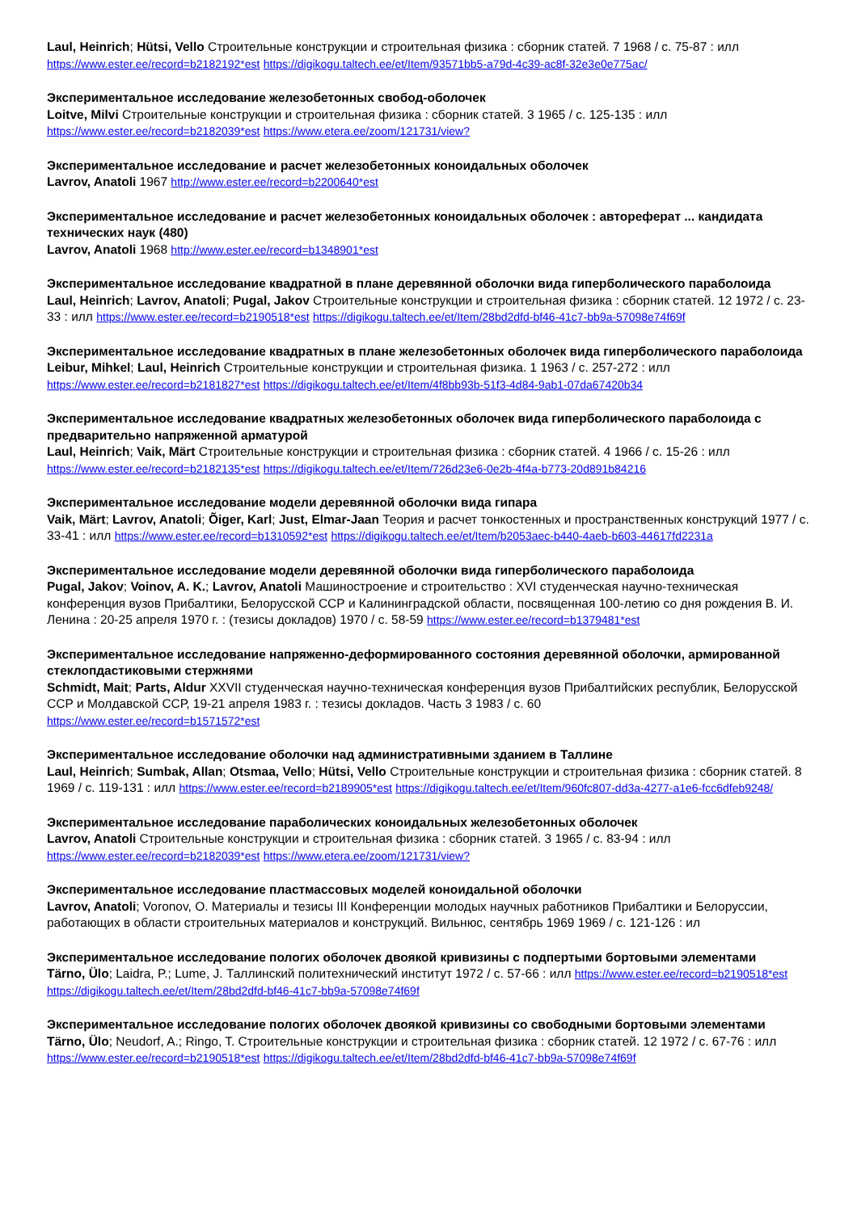Laul, Heinrich; Hütsi, Vello Строительные конструкции и строительная физика : сборник статей. 7 1968 / с. 75-87 : илл
https://www.ester.ee/record=b2182192*est https://digikogu.taltech.ee/et/Item/93571bb5-a79d-4c39-ac8f-32e3e0e775ac/
Экспериментальное исследование железобетонных свобод-оболочек
Loitve, Milvi Строительные конструкции и строительная физика : сборник статей. 3 1965 / с. 125-135 : илл
https://www.ester.ee/record=b2182039*est https://www.etera.ee/zoom/121731/view?
Экспериментальное исследование и расчет железобетонных коноидальных оболочек
Lavrov, Anatoli 1967 http://www.ester.ee/record=b2200640*est
Экспериментальное исследование и расчет железобетонных коноидальных оболочек : автореферат ... кандидата технических наук (480)
Lavrov, Anatoli 1968 http://www.ester.ee/record=b1348901*est
Экспериментальное исследование квадратной в плане деревянной оболочки вида гиперболического параболоида
Laul, Heinrich; Lavrov, Anatoli; Pugal, Jakov Строительные конструкции и строительная физика : сборник статей. 12 1972 / с. 23-33 : илл https://www.ester.ee/record=b2190518*est https://digikogu.taltech.ee/et/Item/28bd2dfd-bf46-41c7-bb9a-57098e74f69f
Экспериментальное исследование квадратных в плане железобетонных оболочек вида гиперболического параболоида
Leibur, Mihkel; Laul, Heinrich Строительные конструкции и строительная физика. 1 1963 / с. 257-272 : илл
https://www.ester.ee/record=b2181827*est https://digikogu.taltech.ee/et/Item/4f8bb93b-51f3-4d84-9ab1-07da67420b34
Экспериментальное исследование квадратных железобетонных оболочек вида гиперболического параболоида с предварительно напряженной арматурой
Laul, Heinrich; Vaik, Märt Строительные конструкции и строительная физика : сборник статей. 4 1966 / с. 15-26 : илл
https://www.ester.ee/record=b2182135*est https://digikogu.taltech.ee/et/Item/726d23e6-0e2b-4f4a-b773-20d891b84216
Экспериментальное исследование модели деревянной оболочки вида гипара
Vaik, Märt; Lavrov, Anatoli; Õiger, Karl; Just, Elmar-Jaan Теория и расчет тонкостенных и пространственных конструкций 1977 / с. 33-41 : илл https://www.ester.ee/record=b1310592*est https://digikogu.taltech.ee/et/Item/b2053aec-b440-4aeb-b603-44617fd2231a
Экспериментальное исследование модели деревянной оболочки вида гиперболического параболоида
Pugal, Jakov; Voinov, A. K.; Lavrov, Anatoli Машиностроение и строительство : XVI студенческая научно-техническая конференция вузов Прибалтики, Белорусской ССР и Калининградской области, посвященная 100-летию со дня рождения В. И. Ленина : 20-25 апреля 1970 г. : (тезисы докладов) 1970 / с. 58-59 https://www.ester.ee/record=b1379481*est
Экспериментальное исследование напряженно-деформированного состояния деревянной оболочки, армированной стеклопдастиковыми стержнями
Schmidt, Mait; Parts, Aldur XXVII студенческая научно-техническая конференция вузов Прибалтийских республик, Белорусской ССР и Молдавской ССР, 19-21 апреля 1983 г. : тезисы докладов. Часть 3 1983 / с. 60
https://www.ester.ee/record=b1571572*est
Экспериментальное исследование оболочки над административными зданием в Таллине
Laul, Heinrich; Sumbak, Allan; Otsmaa, Vello; Hütsi, Vello Строительные конструкции и строительная физика : сборник статей. 8 1969 / с. 119-131 : илл https://www.ester.ee/record=b2189905*est https://digikogu.taltech.ee/et/Item/960fc807-dd3a-4277-a1e6-fcc6dfeb9248/
Экспериментальное исследование параболических коноидальных железобетонных оболочек
Lavrov, Anatoli Строительные конструкции и строительная физика : сборник статей. 3 1965 / с. 83-94 : илл
https://www.ester.ee/record=b2182039*est https://www.etera.ee/zoom/121731/view?
Экспериментальное исследование пластмассовых моделей коноидальной оболочки
Lavrov, Anatoli; Voronov, O. Материалы и тезисы III Конференции молодых научных работников Прибалтики и Белоруссии, работающих в области строительных материалов и конструкций. Вильнюс, сентябрь 1969 1969 / с. 121-126 : ил
Экспериментальное исследование пологих оболочек двоякой кривизины с подпертыми бортовыми элементами
Tärno, Ülo; Laidra, P.; Lume, J. Таллинский политехнический институт 1972 / с. 57-66 : илл https://www.ester.ee/record=b2190518*est https://digikogu.taltech.ee/et/Item/28bd2dfd-bf46-41c7-bb9a-57098e74f69f
Экспериментальное исследование пологих оболочек двоякой кривизины со свободными бортовыми элементами
Tärno, Ülo; Neudorf, A.; Ringo, T. Строительные конструкции и строительная физика : сборник статей. 12 1972 / с. 67-76 : илл
https://www.ester.ee/record=b2190518*est https://digikogu.taltech.ee/et/Item/28bd2dfd-bf46-41c7-bb9a-57098e74f69f